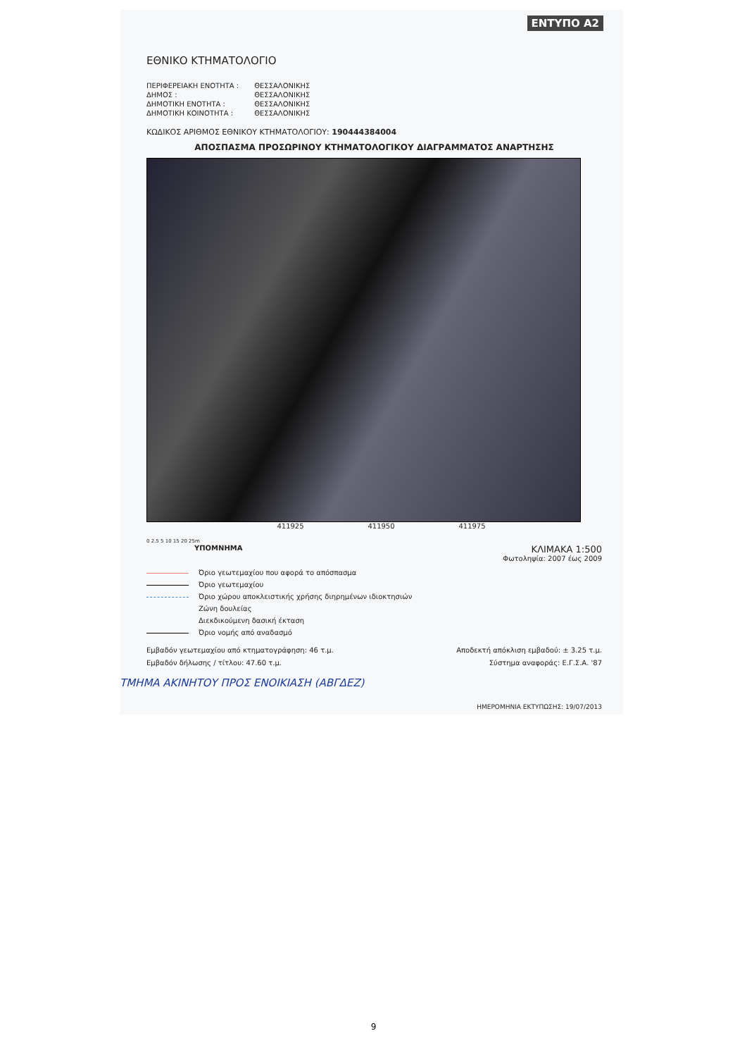ΕΝΤΥΠΟ Α2
ΕΘΝΙΚΟ ΚΤΗΜΑΤΟΛΟΓΙΟ
ΠΕΡΙΦΕΡΕΙΑΚΗ ΕΝΟΤΗΤΑ : ΘΕΣΣΑΛΟΝΙΚΗΣ
ΔΗΜΟΣ : ΘΕΣΣΑΛΟΝΙΚΗΣ
ΔΗΜΟΤΙΚΗ ΕΝΟΤΗΤΑ : ΘΕΣΣΑΛΟΝΙΚΗΣ
ΔΗΜΟΤΙΚΗ ΚΟΙΝΟΤΗΤΑ : ΘΕΣΣΑΛΟΝΙΚΗΣ
ΚΩΔΙΚΟΣ ΑΡΙΘΜΟΣ ΕΘΝΙΚΟΥ ΚΤΗΜΑΤΟΛΟΓΙΟΥ: 190444384004
ΑΠΟΣΠΑΣΜΑ ΠΡΟΣΩΡΙΝΟΥ ΚΤΗΜΑΤΟΛΟΓΙΚΟΥ ΔΙΑΓΡΑΜΜΑΤΟΣ ΑΝΑΡΤΗΣΗΣ
411925 411950 411975
0 2.5 5 10 15 20 25m
ΥΠΟΜΝΗΜΑ
ΚΛΙΜΑΚΑ 1:500
Φωτοληψία: 2007 έως 2009
Όριο γεωτεμαχίου που αφορά το απόσπασμα
Όριο γεωτεμαχίου
Όριο χώρου αποκλειστικής χρήσης διηρημένων ιδιοκτησιών
Ζώνη δουλείας
Διεκδικούμενη δασική έκταση
Όριο νομής από αναδασμό
Εμβαδόν γεωτεμαχίου από κτηματογράφηση: 46 τ.μ.
Εμβαδόν δήλωσης / τίτλου: 47.60 τ.μ.
Αποδεκτή απόκλιση εμβαδού: ± 3.25 τ.μ.
Σύστημα αναφοράς: Ε.Γ.Σ.Α. '87
ΤΜΗΜΑ ΑΚΙΝΗΤΟΥ ΠΡΟΣ ΕΝΟΙΚΙΑΣΗ (ΑΒΓΔΕΖ)
ΗΜΕΡΟΜΗΝΙΑ ΕΚΤΥΠΩΣΗΣ: 19/07/2013
9